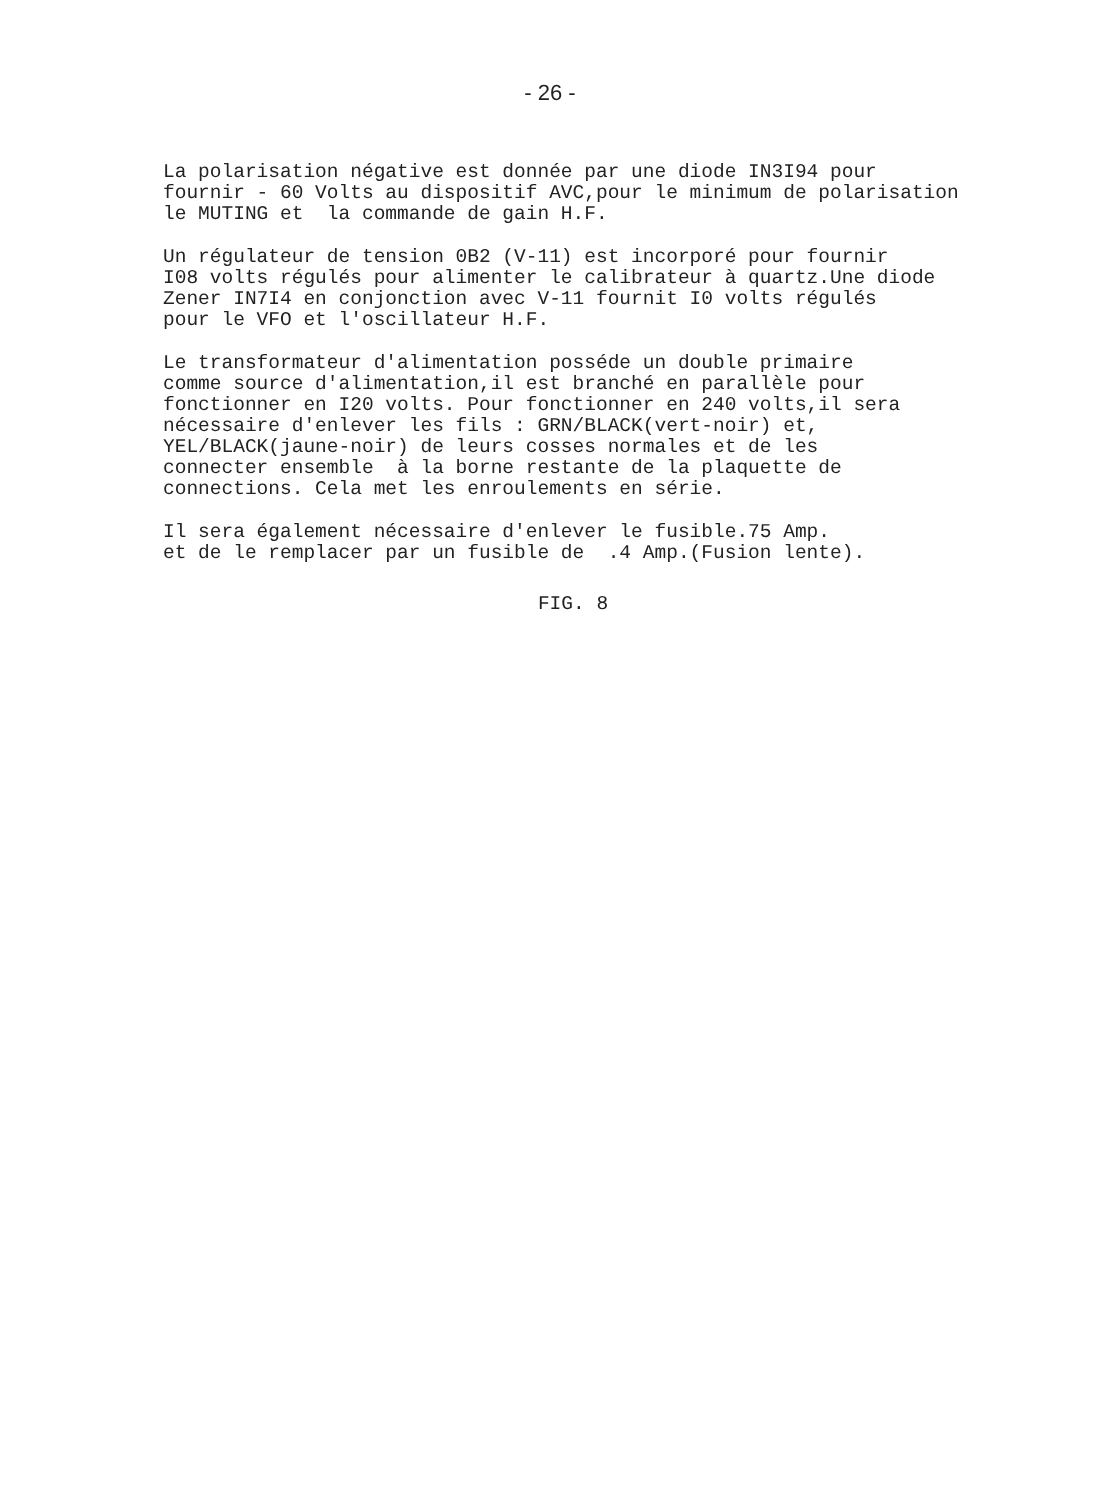- 26 -
La polarisation négative est donnée par une diode IN3I94 pour fournir - 60 Volts au dispositif AVC,pour le minimum de polarisation le MUTING et la commande de gain H.F.
Un régulateur de tension 0B2 (V-11) est incorporé pour fournir I08 volts régulés pour alimenter le calibrateur à quartz.Une diode Zener IN7I4 en conjonction avec V-11 fournit I0 volts régulés pour le VFO et l'oscillateur H.F.
Le transformateur d'alimentation posséde un double primaire comme source d'alimentation,il est branché en parallèle pour fonctionner en I20 volts. Pour fonctionner en 240 volts,il sera nécessaire d'enlever les fils : GRN/BLACK(vert-noir) et, YEL/BLACK(jaune-noir) de leurs cosses normales et de les connecter ensemble à la borne restante de la plaquette de connections. Cela met les enroulements en série.
Il sera également nécessaire d'enlever le fusible.75 Amp. et de le remplacer par un fusible de .4 Amp.(Fusion lente).
FIG. 8